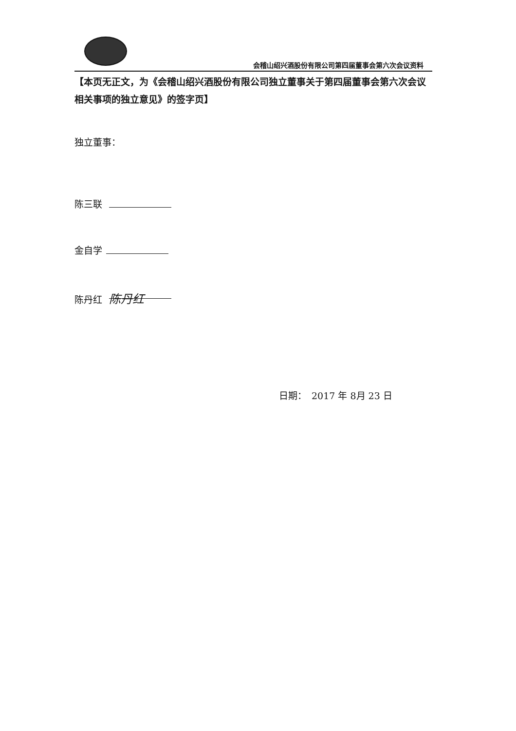会稽山绍兴酒股份有限公司第四届董事会第六次会议资料
【本页无正文，为《会稽山绍兴酒股份有限公司独立董事关于第四届董事会第六次会议相关事项的独立意见》的签字页】
独立董事：
陈三联
金自学
陈丹红 陈丹红
日期：　2017 年 8月 23 日